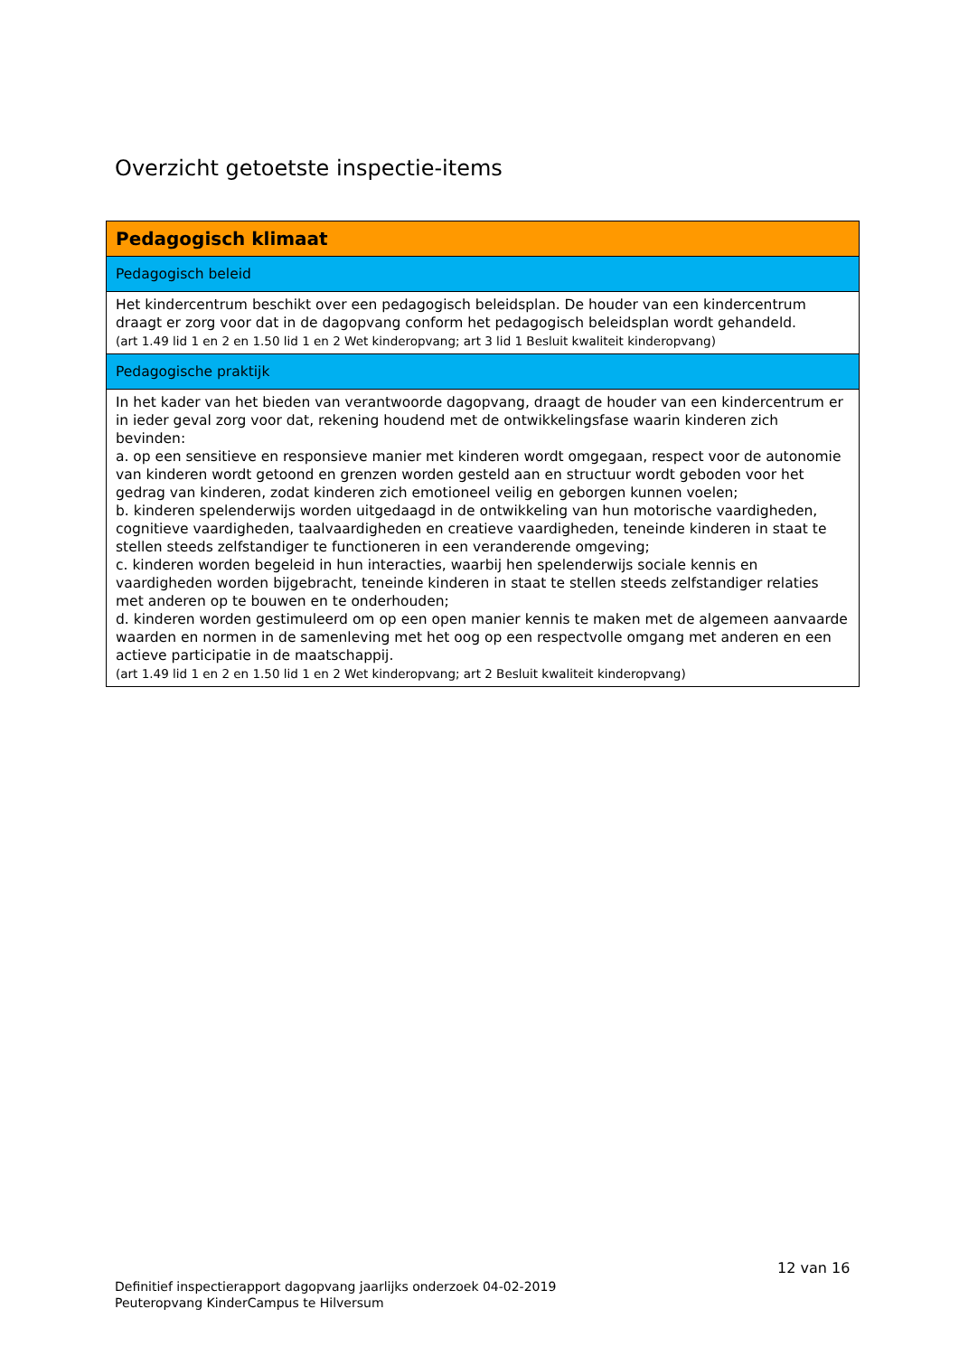Overzicht getoetste inspectie-items
| Pedagogisch klimaat |
| Pedagogisch beleid |
| Het kindercentrum beschikt over een pedagogisch beleidsplan. De houder van een kindercentrum draagt er zorg voor dat in de dagopvang conform het pedagogisch beleidsplan wordt gehandeld. (art 1.49 lid 1 en 2 en 1.50 lid 1 en 2 Wet kinderopvang; art 3 lid 1 Besluit kwaliteit kinderopvang) |
| Pedagogische praktijk |
| In het kader van het bieden van verantwoorde dagopvang, draagt de houder van een kindercentrum er in ieder geval zorg voor dat, rekening houdend met de ontwikkelingsfase waarin kinderen zich bevinden: a. op een sensitieve en responsieve manier met kinderen wordt omgegaan, respect voor de autonomie van kinderen wordt getoond en grenzen worden gesteld aan en structuur wordt geboden voor het gedrag van kinderen, zodat kinderen zich emotioneel veilig en geborgen kunnen voelen; b. kinderen spelenderwijs worden uitgedaagd in de ontwikkeling van hun motorische vaardigheden, cognitieve vaardigheden, taalvaardigheden en creatieve vaardigheden, teneinde kinderen in staat te stellen steeds zelfstandiger te functioneren in een veranderende omgeving; c. kinderen worden begeleid in hun interacties, waarbij hen spelenderwijs sociale kennis en vaardigheden worden bijgebracht, teneinde kinderen in staat te stellen steeds zelfstandiger relaties met anderen op te bouwen en te onderhouden; d. kinderen worden gestimuleerd om op een open manier kennis te maken met de algemeen aanvaarde waarden en normen in de samenleving met het oog op een respectvolle omgang met anderen en een actieve participatie in de maatschappij. (art 1.49 lid 1 en 2 en 1.50 lid 1 en 2 Wet kinderopvang; art 2 Besluit kwaliteit kinderopvang) |
12 van 16
Definitief inspectierapport dagopvang jaarlijks onderzoek 04-02-2019
Peuteropvang KinderCampus te Hilversum